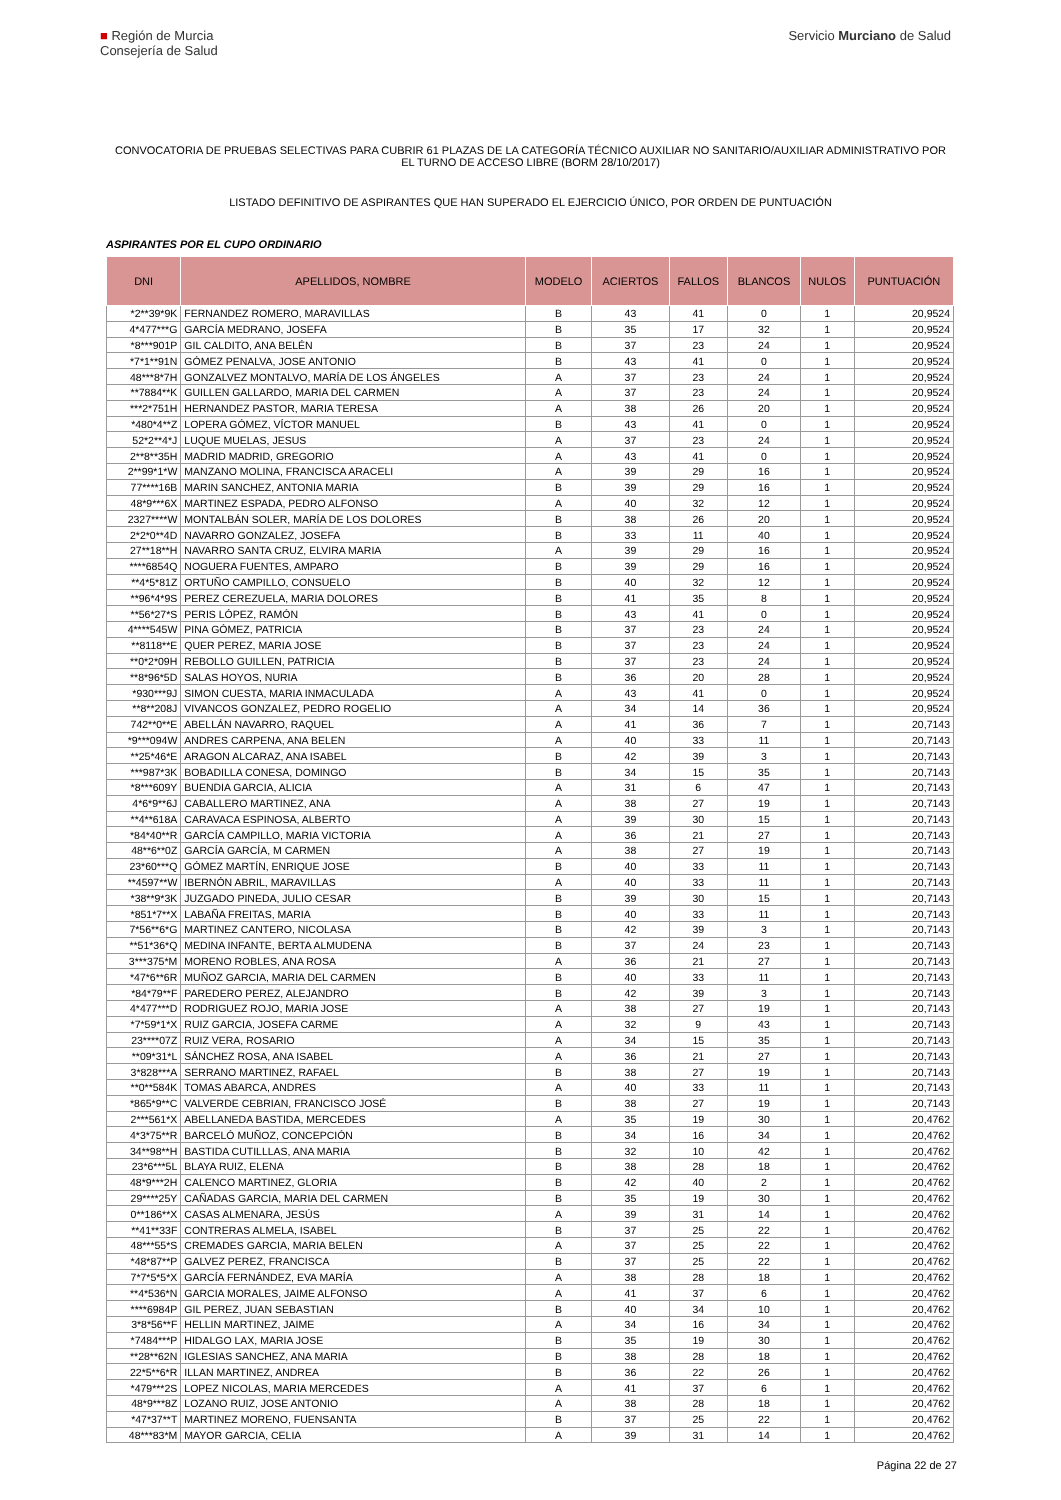■ Región de Murcia
Consejería de Salud
Servicio Murciano de Salud
CONVOCATORIA DE PRUEBAS SELECTIVAS PARA CUBRIR 61 PLAZAS DE LA CATEGORÍA TÉCNICO AUXILIAR NO SANITARIO/AUXILIAR ADMINISTRATIVO POR EL TURNO DE ACCESO LIBRE (BORM 28/10/2017)
LISTADO DEFINITIVO DE ASPIRANTES QUE HAN SUPERADO EL EJERCICIO ÚNICO, POR ORDEN DE PUNTUACIÓN
ASPIRANTES POR EL CUPO ORDINARIO
| DNI | APELLIDOS, NOMBRE | MODELO | ACIERTOS | FALLOS | BLANCOS | NULOS | PUNTUACIÓN |
| --- | --- | --- | --- | --- | --- | --- | --- |
| *2**39*9K | FERNANDEZ ROMERO, MARAVILLAS | B | 43 | 41 | 0 | 1 | 20,9524 |
| 4*477***G | GARCÍA MEDRANO, JOSEFA | B | 35 | 17 | 32 | 1 | 20,9524 |
| *8***901P | GIL CALDITO, ANA BELÉN | B | 37 | 23 | 24 | 1 | 20,9524 |
| *7*1**91N | GÓMEZ PENALVA, JOSE ANTONIO | B | 43 | 41 | 0 | 1 | 20,9524 |
| 48***8*7H | GONZALVEZ MONTALVO, MARÍA DE LOS ÁNGELES | A | 37 | 23 | 24 | 1 | 20,9524 |
| **7884**K | GUILLEN GALLARDO, MARIA DEL CARMEN | A | 37 | 23 | 24 | 1 | 20,9524 |
| ***2*751H | HERNANDEZ PASTOR, MARIA TERESA | A | 38 | 26 | 20 | 1 | 20,9524 |
| *480*4**Z | LOPERA GÓMEZ, VÍCTOR MANUEL | B | 43 | 41 | 0 | 1 | 20,9524 |
| 52*2**4*J | LUQUE MUELAS, JESUS | A | 37 | 23 | 24 | 1 | 20,9524 |
| 2**8**35H | MADRID MADRID, GREGORIO | A | 43 | 41 | 0 | 1 | 20,9524 |
| 2**99*1*W | MANZANO MOLINA, FRANCISCA ARACELI | A | 39 | 29 | 16 | 1 | 20,9524 |
| 77****16B | MARIN SANCHEZ, ANTONIA MARIA | B | 39 | 29 | 16 | 1 | 20,9524 |
| 48*9***6X | MARTINEZ ESPADA, PEDRO ALFONSO | A | 40 | 32 | 12 | 1 | 20,9524 |
| 2327****W | MONTALBÁN SOLER, MARÍA DE LOS DOLORES | B | 38 | 26 | 20 | 1 | 20,9524 |
| 2*2*0**4D | NAVARRO GONZALEZ, JOSEFA | B | 33 | 11 | 40 | 1 | 20,9524 |
| 27**18**H | NAVARRO SANTA CRUZ, ELVIRA MARIA | A | 39 | 29 | 16 | 1 | 20,9524 |
| ****6854Q | NOGUERA FUENTES, AMPARO | B | 39 | 29 | 16 | 1 | 20,9524 |
| **4*5*81Z | ORTUÑO CAMPILLO, CONSUELO | B | 40 | 32 | 12 | 1 | 20,9524 |
| **96*4*9S | PEREZ CEREZUELA, MARIA DOLORES | B | 41 | 35 | 8 | 1 | 20,9524 |
| **56*27*S | PERIS LÓPEZ, RAMÓN | B | 43 | 41 | 0 | 1 | 20,9524 |
| 4****545W | PINA GÓMEZ, PATRICIA | B | 37 | 23 | 24 | 1 | 20,9524 |
| **8118**E | QUER PEREZ, MARIA JOSE | B | 37 | 23 | 24 | 1 | 20,9524 |
| **0*2*09H | REBOLLO GUILLEN, PATRICIA | B | 37 | 23 | 24 | 1 | 20,9524 |
| **8*96*5D | SALAS HOYOS, NURIA | B | 36 | 20 | 28 | 1 | 20,9524 |
| *930***9J | SIMON CUESTA, MARIA INMACULADA | A | 43 | 41 | 0 | 1 | 20,9524 |
| **8**208J | VIVANCOS GONZALEZ, PEDRO ROGELIO | A | 34 | 14 | 36 | 1 | 20,9524 |
| 742**0**E | ABELLÁN NAVARRO, RAQUEL | A | 41 | 36 | 7 | 1 | 20,7143 |
| *9***094W | ANDRES CARPENA, ANA BELEN | A | 40 | 33 | 11 | 1 | 20,7143 |
| **25*46*E | ARAGON ALCARAZ, ANA ISABEL | B | 42 | 39 | 3 | 1 | 20,7143 |
| ***987*3K | BOBADILLA CONESA, DOMINGO | B | 34 | 15 | 35 | 1 | 20,7143 |
| *8***609Y | BUENDIA GARCIA, ALICIA | A | 31 | 6 | 47 | 1 | 20,7143 |
| 4*6*9**6J | CABALLERO MARTINEZ, ANA | A | 38 | 27 | 19 | 1 | 20,7143 |
| **4**618A | CARAVACA ESPINOSA, ALBERTO | A | 39 | 30 | 15 | 1 | 20,7143 |
| *84*40**R | GARCÍA CAMPILLO, MARIA VICTORIA | A | 36 | 21 | 27 | 1 | 20,7143 |
| 48**6**0Z | GARCÍA GARCÍA, M CARMEN | A | 38 | 27 | 19 | 1 | 20,7143 |
| 23*60***Q | GÓMEZ MARTÍN, ENRIQUE JOSE | B | 40 | 33 | 11 | 1 | 20,7143 |
| **4597**W | IBERNÓN ABRIL, MARAVILLAS | A | 40 | 33 | 11 | 1 | 20,7143 |
| *38**9*3K | JUZGADO PINEDA, JULIO CESAR | B | 39 | 30 | 15 | 1 | 20,7143 |
| *851*7**X | LABAÑA FREITAS, MARIA | B | 40 | 33 | 11 | 1 | 20,7143 |
| 7*56**6*G | MARTINEZ CANTERO, NICOLASA | B | 42 | 39 | 3 | 1 | 20,7143 |
| **51*36*Q | MEDINA INFANTE, BERTA ALMUDENA | B | 37 | 24 | 23 | 1 | 20,7143 |
| 3***375*M | MORENO ROBLES, ANA ROSA | A | 36 | 21 | 27 | 1 | 20,7143 |
| *47*6**6R | MUÑOZ GARCIA, MARIA DEL CARMEN | B | 40 | 33 | 11 | 1 | 20,7143 |
| *84*79**F | PAREDERO PEREZ, ALEJANDRO | B | 42 | 39 | 3 | 1 | 20,7143 |
| 4*477***D | RODRIGUEZ ROJO, MARIA JOSE | A | 38 | 27 | 19 | 1 | 20,7143 |
| *7*59*1*X | RUIZ GARCIA, JOSEFA CARME | A | 32 | 9 | 43 | 1 | 20,7143 |
| 23****07Z | RUIZ VERA, ROSARIO | A | 34 | 15 | 35 | 1 | 20,7143 |
| **09*31*L | SÁNCHEZ ROSA, ANA ISABEL | A | 36 | 21 | 27 | 1 | 20,7143 |
| 3*828***A | SERRANO MARTINEZ, RAFAEL | B | 38 | 27 | 19 | 1 | 20,7143 |
| **0**584K | TOMAS ABARCA, ANDRES | A | 40 | 33 | 11 | 1 | 20,7143 |
| *865*9**C | VALVERDE CEBRIAN, FRANCISCO JOSÉ | B | 38 | 27 | 19 | 1 | 20,7143 |
| 2***561*X | ABELLANEDA BASTIDA, MERCEDES | A | 35 | 19 | 30 | 1 | 20,4762 |
| 4*3*75**R | BARCELÓ MUÑOZ, CONCEPCIÓN | B | 34 | 16 | 34 | 1 | 20,4762 |
| 34**98**H | BASTIDA CUTILLLAS, ANA MARIA | B | 32 | 10 | 42 | 1 | 20,4762 |
| 23*6***5L | BLAYA RUIZ, ELENA | B | 38 | 28 | 18 | 1 | 20,4762 |
| 48*9***2H | CALENCO MARTINEZ, GLORIA | B | 42 | 40 | 2 | 1 | 20,4762 |
| 29****25Y | CAÑADAS GARCIA, MARIA DEL CARMEN | B | 35 | 19 | 30 | 1 | 20,4762 |
| 0**186**X | CASAS ALMENARA, JESÚS | A | 39 | 31 | 14 | 1 | 20,4762 |
| **41**33F | CONTRERAS ALMELA, ISABEL | B | 37 | 25 | 22 | 1 | 20,4762 |
| 48***55*S | CREMADES GARCIA, MARIA BELEN | A | 37 | 25 | 22 | 1 | 20,4762 |
| *48*87**P | GALVEZ PEREZ, FRANCISCA | B | 37 | 25 | 22 | 1 | 20,4762 |
| 7*7*5*5*X | GARCÍA FERNÁNDEZ, EVA MARÍA | A | 38 | 28 | 18 | 1 | 20,4762 |
| **4*536*N | GARCIA MORALES, JAIME ALFONSO | A | 41 | 37 | 6 | 1 | 20,4762 |
| ****6984P | GIL PEREZ, JUAN SEBASTIAN | B | 40 | 34 | 10 | 1 | 20,4762 |
| 3*8*56**F | HELLIN MARTINEZ, JAIME | A | 34 | 16 | 34 | 1 | 20,4762 |
| *7484***P | HIDALGO LAX, MARIA JOSE | B | 35 | 19 | 30 | 1 | 20,4762 |
| **28**62N | IGLESIAS SANCHEZ, ANA MARIA | B | 38 | 28 | 18 | 1 | 20,4762 |
| 22*5**6*R | ILLAN MARTINEZ, ANDREA | B | 36 | 22 | 26 | 1 | 20,4762 |
| *479***2S | LOPEZ NICOLAS, MARIA MERCEDES | A | 41 | 37 | 6 | 1 | 20,4762 |
| 48*9***8Z | LOZANO RUIZ, JOSE ANTONIO | A | 38 | 28 | 18 | 1 | 20,4762 |
| *47*37**T | MARTINEZ MORENO, FUENSANTA | B | 37 | 25 | 22 | 1 | 20,4762 |
| 48***83*M | MAYOR GARCIA, CELIA | A | 39 | 31 | 14 | 1 | 20,4762 |
Página 22 de 27